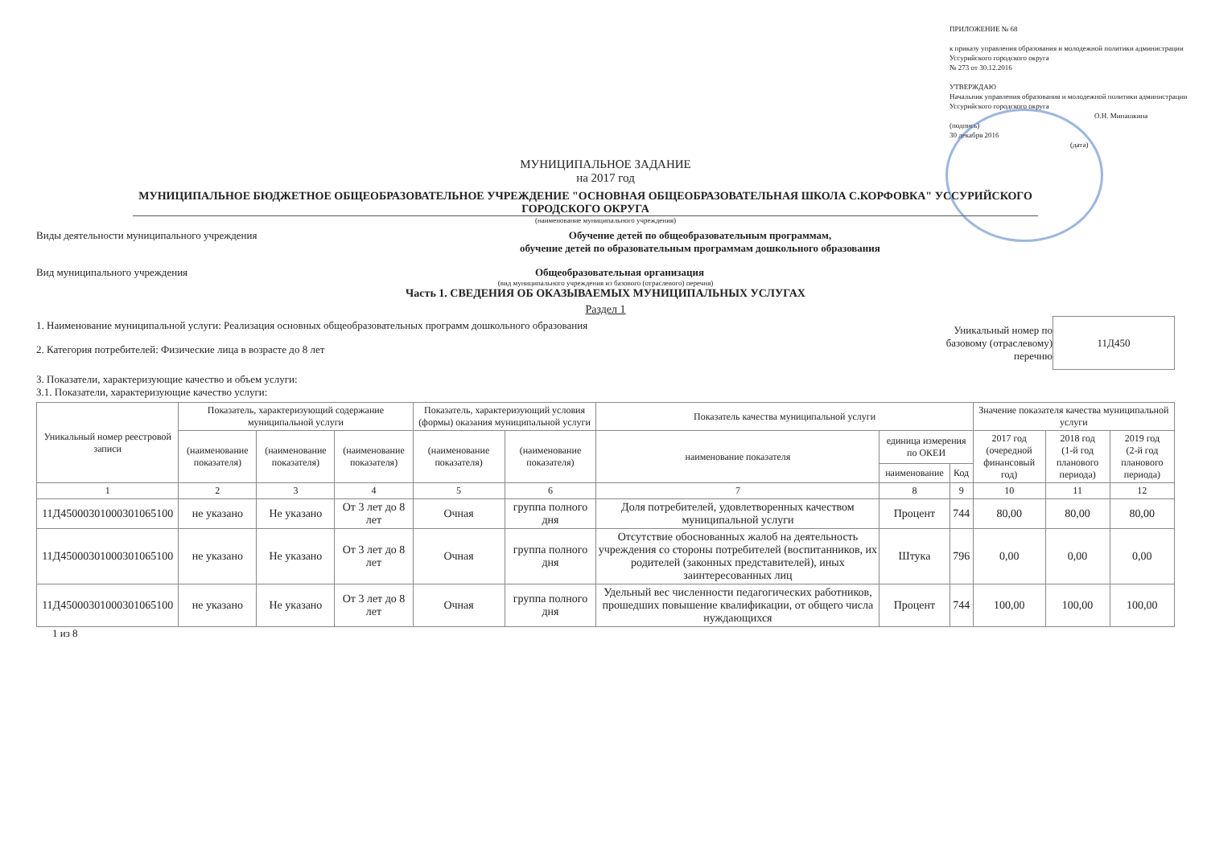ПРИЛОЖЕНИЕ № 68
к приказу управления образования и молодежной политики администрации Уссурийского городского округа
№ 273 от 30.12.2016
УТВЕРЖДАЮ
Начальник управления образования и молодежной политики администрации Уссурийского городского округа
О.Н. Минашкина
(подпись)
30 декабря 2016
(дата)
МУНИЦИПАЛЬНОЕ ЗАДАНИЕ
на 2017 год
МУНИЦИПАЛЬНОЕ БЮДЖЕТНОЕ ОБЩЕОБРАЗОВАТЕЛЬНОЕ УЧРЕЖДЕНИЕ "ОСНОВНАЯ ОБЩЕОБРАЗОВАТЕЛЬНАЯ ШКОЛА С.КОРФОВКА" УССУРИЙСКОГО ГОРОДСКОГО ОКРУГА
(наименование муниципального учреждения)
Виды деятельности муниципального учреждения Обучение детей по общеобразовательным программам,
обучение детей по образовательным программам дошкольного образования
Вид муниципального учреждения Общеобразовательная организация
(вид муниципального учреждения из базового (отраслевого) перечня)
Часть 1. СВЕДЕНИЯ ОБ ОКАЗЫВАЕМЫХ МУНИЦИПАЛЬНЫХ УСЛУГАХ
Раздел 1
1. Наименование муниципальной услуги: Реализация основных общеобразовательных программ дошкольного образования
2. Категория потребителей: Физические лица в возрасте до 8 лет
Уникальный номер по
базовому (отраслевому)
перечню
11Д450
3. Показатели, характеризующие качество и объем услуги:
3.1. Показатели, характеризующие качество услуги:
| Уникальный номер реестровой записи | Показатель, характеризующий содержание муниципальной услуги | | | Показатель, характеризующий условия (формы) оказания муниципальной услуги | | Показатель качества муниципальной услуги | | | Значение показателя качества муниципальной услуги | | |
| --- | --- | --- | --- | --- | --- | --- | --- | --- | --- | --- | --- |
| | (наименование показателя) | (наименование показателя) | (наименование показателя) | (наименование показателя) | (наименование показателя) | наименование показателя | единица измерения по ОКЕИ | | 2017 год (очередной финансовый год) | 2018 год (1-й год планового периода) | 2019 год (2-й год планового периода) |
| | | | | | | | наименование | Код | | | |
| 1 | 2 | 3 | 4 | 5 | 6 | 7 | 8 | 9 | 10 | 11 | 12 |
| 11Д45000301000301065100 | не указано | Не указано | От 3 лет до 8 лет | Очная | группа полного дня | Доля потребителей, удовлетворенных качеством муниципальной услуги | Процент | 744 | 80,00 | 80,00 | 80,00 |
| 11Д45000301000301065100 | не указано | Не указано | От 3 лет до 8 лет | Очная | группа полного дня | Отсутствие обоснованных жалоб на деятельность учреждения со стороны потребителей (воспитанников, их родителей (законных представителей), иных заинтересованных лиц | Штука | 796 | 0,00 | 0,00 | 0,00 |
| 11Д45000301000301065100 | не указано | Не указано | От 3 лет до 8 лет | Очная | группа полного дня | Удельный вес численности педагогических работников, прошедших повышение квалификации, от общего числа нуждающихся | Процент | 744 | 100,00 | 100,00 | 100,00 |
1 из 8